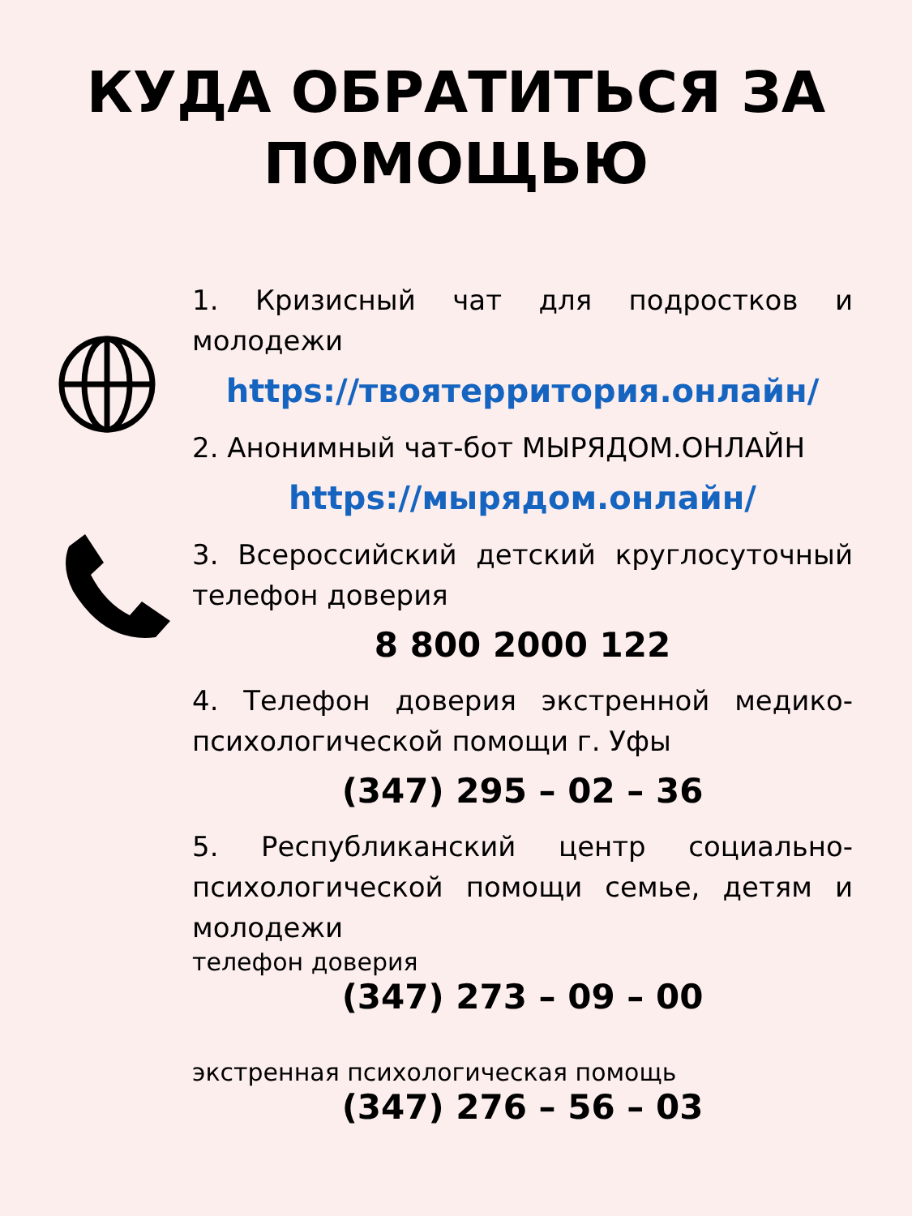КУДА ОБРАТИТЬСЯ ЗА
ПОМОЩЬЮ
1. Кризисный чат для подростков и молодежи
https://твоятерритория.онлайн/
2. Анонимный чат-бот МЫРЯДОМ.ОНЛАЙН
https://мырядом.онлайн/
3. Всероссийский детский круглосуточный телефон доверия
8 800 2000 122
4. Телефон доверия экстренной медико-психологической помощи г. Уфы
(347) 295 – 02 – 36
5. Республиканский центр социально-психологической помощи семье, детям и молодежи
телефон доверия
(347) 273 – 09 – 00
экстренная психологическая помощь
(347) 276 – 56 – 03